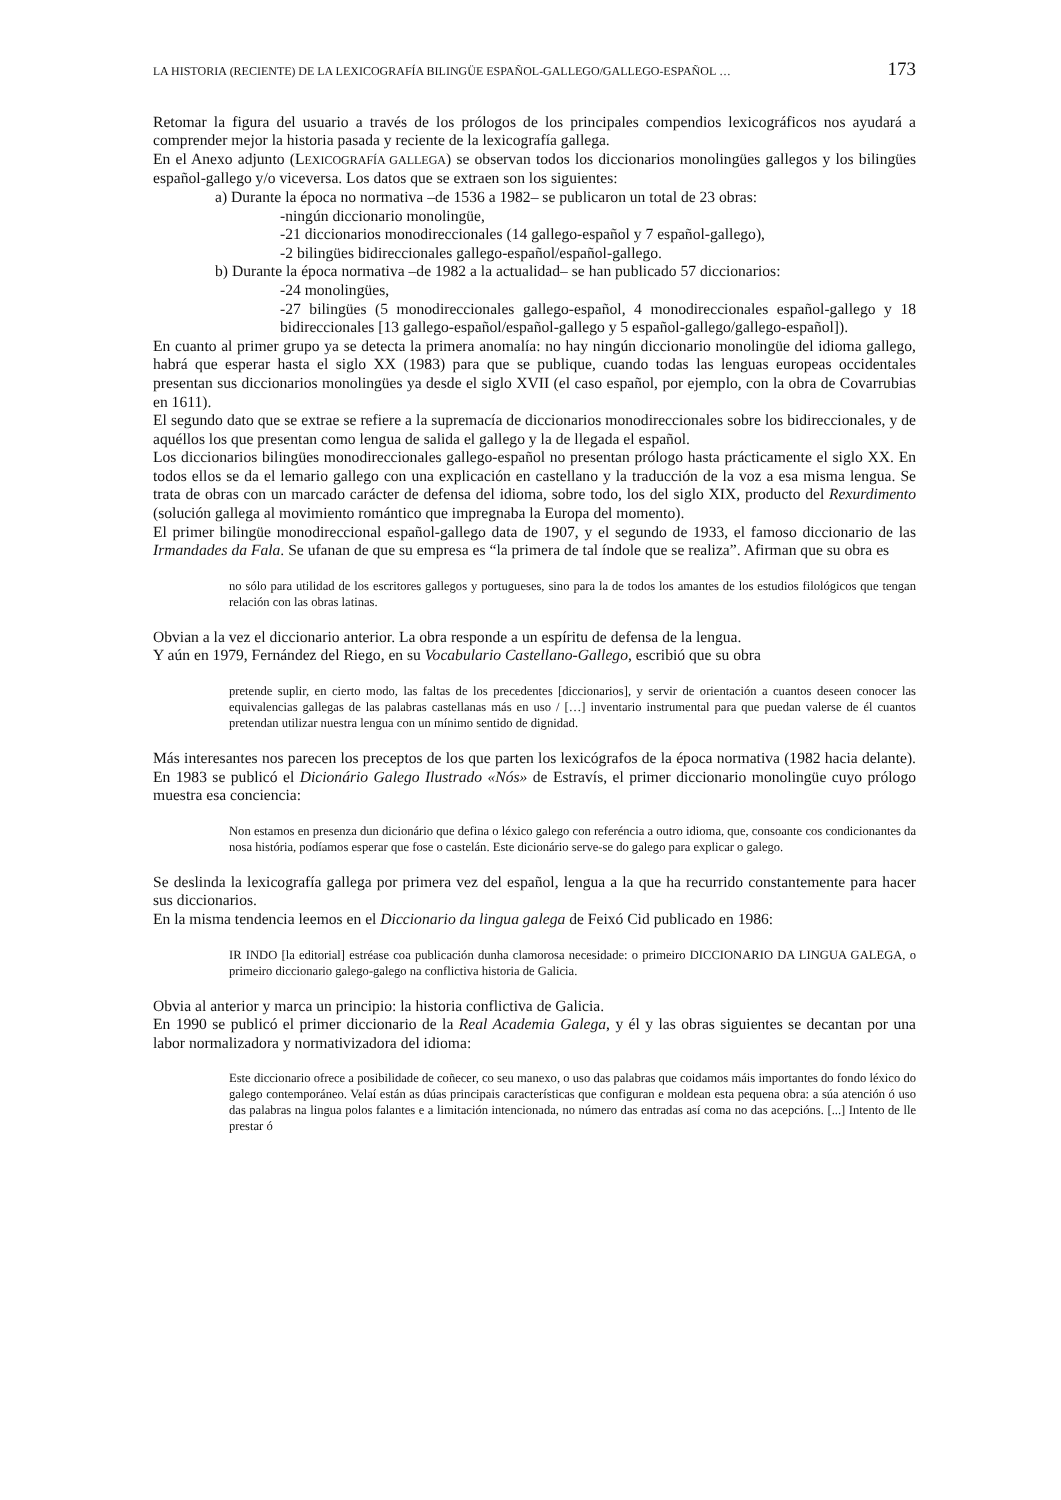LA HISTORIA (RECIENTE) DE LA LEXICOGRAFÍA BILINGÜE ESPAÑOL-GALLEGO/GALLEGO-ESPAÑOL … 173
Retomar la figura del usuario a través de los prólogos de los principales compendios lexicográficos nos ayudará a comprender mejor la historia pasada y reciente de la lexicografía gallega.
En el Anexo adjunto (LEXICOGRAFÍA GALLEGA) se observan todos los diccionarios monolingües gallegos y los bilingües español-gallego y/o viceversa. Los datos que se extraen son los siguientes:
a) Durante la época no normativa –de 1536 a 1982– se publicaron un total de 23 obras:
-ningún diccionario monolingüe,
-21 diccionarios monodireccionales (14 gallego-español y 7 español-gallego),
-2 bilingües bidireccionales gallego-español/español-gallego.
b) Durante la época normativa –de 1982 a la actualidad– se han publicado 57 diccionarios:
-24 monolingües,
-27 bilingües (5 monodireccionales gallego-español, 4 monodireccionales español-gallego y 18 bidireccionales [13 gallego-español/español-gallego y 5 español-gallego/gallego-español]).
En cuanto al primer grupo ya se detecta la primera anomalía: no hay ningún diccionario monolingüe del idioma gallego, habrá que esperar hasta el siglo XX (1983) para que se publique, cuando todas las lenguas europeas occidentales presentan sus diccionarios monolingües ya desde el siglo XVII (el caso español, por ejemplo, con la obra de Covarrubias en 1611).
El segundo dato que se extrae se refiere a la supremacía de diccionarios monodireccionales sobre los bidireccionales, y de aquéllos los que presentan como lengua de salida el gallego y la de llegada el español.
Los diccionarios bilingües monodireccionales gallego-español no presentan prólogo hasta prácticamente el siglo XX. En todos ellos se da el lemario gallego con una explicación en castellano y la traducción de la voz a esa misma lengua. Se trata de obras con un marcado carácter de defensa del idioma, sobre todo, los del siglo XIX, producto del Rexurdimento (solución gallega al movimiento romántico que impregnaba la Europa del momento).
El primer bilingüe monodireccional español-gallego data de 1907, y el segundo de 1933, el famoso diccionario de las Irmandades da Fala. Se ufanan de que su empresa es “la primera de tal índole que se realiza”. Afirman que su obra es
no sólo para utilidad de los escritores gallegos y portugueses, sino para la de todos los amantes de los estudios filológicos que tengan relación con las obras latinas.
Obvian a la vez el diccionario anterior. La obra responde a un espíritu de defensa de la lengua.
Y aún en 1979, Fernández del Riego, en su Vocabulario Castellano-Gallego, escribió que su obra
pretende suplir, en cierto modo, las faltas de los precedentes [diccionarios], y servir de orientación a cuantos deseen conocer las equivalencias gallegas de las palabras castellanas más en uso / […] inventario instrumental para que puedan valerse de él cuantos pretendan utilizar nuestra lengua con un mínimo sentido de dignidad.
Más interesantes nos parecen los preceptos de los que parten los lexicógrafos de la época normativa (1982 hacia delante). En 1983 se publicó el Dicionário Galego Ilustrado «Nós» de Estravís, el primer diccionario monolingüe cuyo prólogo muestra esa conciencia:
Non estamos en presenza dun dicionário que defina o léxico galego con referéncia a outro idioma, que, consoante cos condicionantes da nosa história, podíamos esperar que fose o castelán. Este dicionário serve-se do galego para explicar o galego.
Se deslinda la lexicografía gallega por primera vez del español, lengua a la que ha recurrido constantemente para hacer sus diccionarios.
En la misma tendencia leemos en el Diccionario da lingua galega de Feixó Cid publicado en 1986:
IR INDO [la editorial] estréase coa publicación dunha clamorosa necesidade: o primeiro DICCIONARIO DA LINGUA GALEGA, o primeiro diccionario galego-galego na conflictiva historia de Galicia.
Obvia al anterior y marca un principio: la historia conflictiva de Galicia.
En 1990 se publicó el primer diccionario de la Real Academia Galega, y él y las obras siguientes se decantan por una labor normalizadora y normativizadora del idioma:
Este diccionario ofrece a posibilidade de coñecer, co seu manexo, o uso das palabras que coidamos máis importantes do fondo léxico do galego contemporáneo. Velaí están as dúas principais características que configuran e moldean esta pequena obra: a súa atención ó uso das palabras na lingua polos falantes e a limitación intencionada, no número das entradas así coma no das acepcións. [...] Intento de lle prestar ó